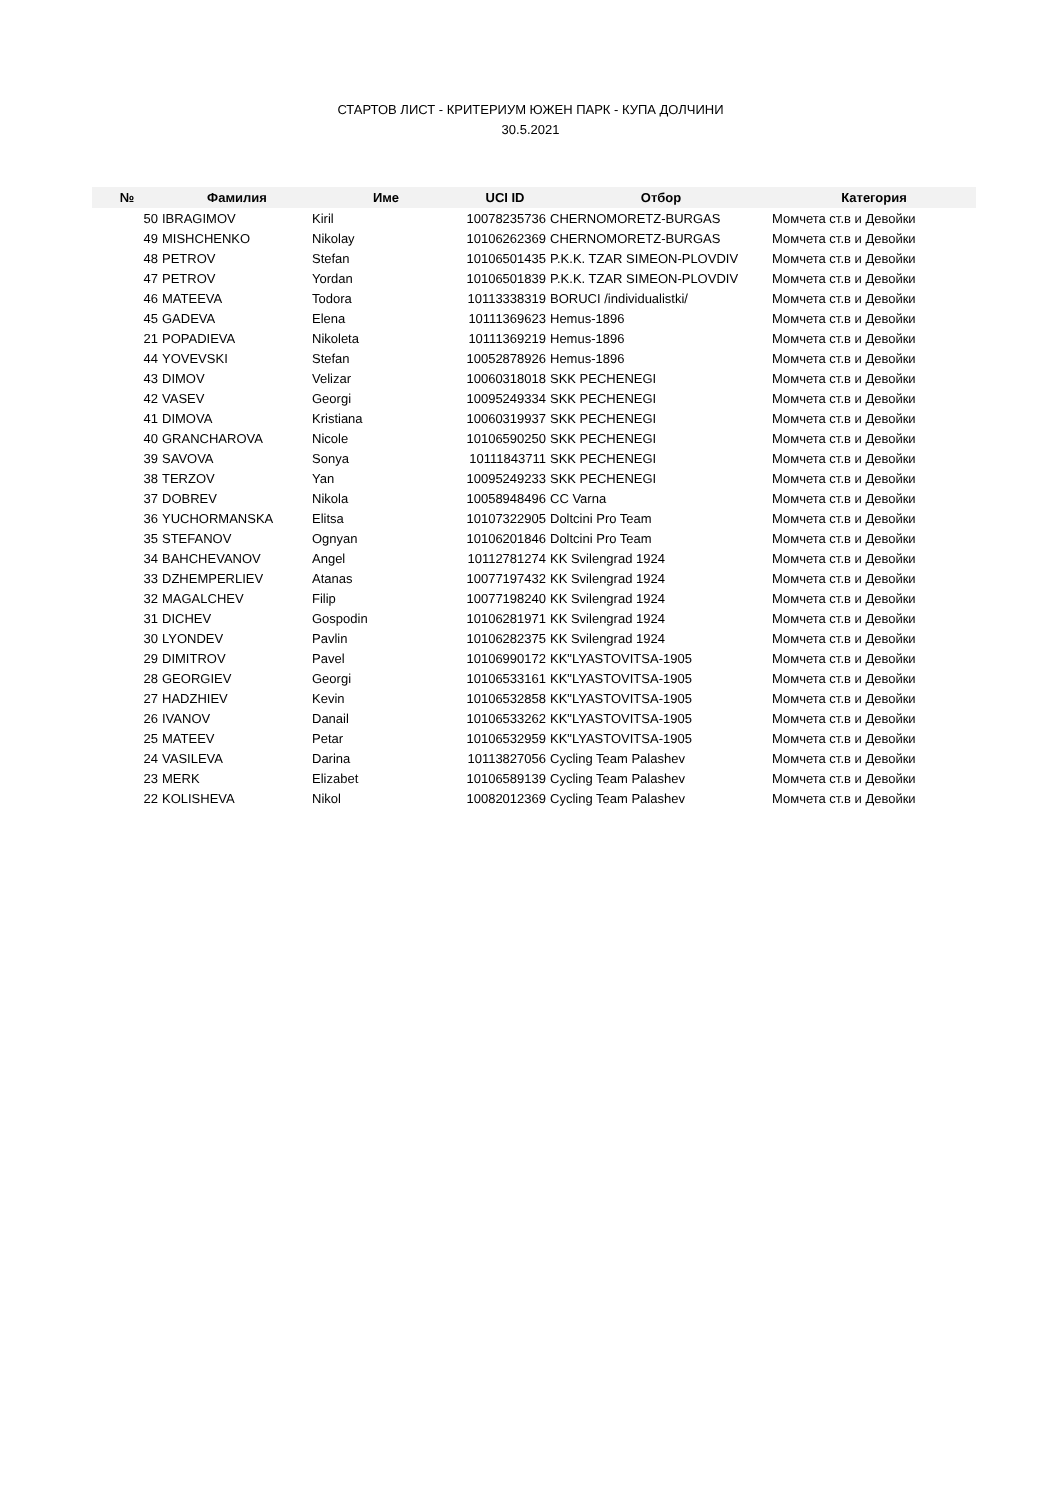СТАРТОВ ЛИСТ - КРИТЕРИУМ ЮЖЕН ПАРК - КУПА ДОЛЧИНИ
30.5.2021
| № | Фамилия | Име | UCI ID | Отбор | Категория |
| --- | --- | --- | --- | --- | --- |
| 50 | IBRAGIMOV | Kiril | 10078235736 | CHERNOMORETZ-BURGAS | Момчета ст.в и Девойки |
| 49 | MISHCHENKO | Nikolay | 10106262369 | CHERNOMORETZ-BURGAS | Момчета ст.в и Девойки |
| 48 | PETROV | Stefan | 10106501435 | P.K.K. TZAR SIMEON-PLOVDIV | Момчета ст.в и Девойки |
| 47 | PETROV | Yordan | 10106501839 | P.K.K. TZAR SIMEON-PLOVDIV | Момчета ст.в и Девойки |
| 46 | MATEEVA | Todora | 10113338319 | BORUCI /individualistki/ | Момчета ст.в и Девойки |
| 45 | GADEVA | Elena | 10111369623 | Hemus-1896 | Момчета ст.в и Девойки |
| 21 | POPADIEVA | Nikoleta | 10111369219 | Hemus-1896 | Момчета ст.в и Девойки |
| 44 | YOVEVSKI | Stefan | 10052878926 | Hemus-1896 | Момчета ст.в и Девойки |
| 43 | DIMOV | Velizar | 10060318018 | SKK PECHENEGI | Момчета ст.в и Девойки |
| 42 | VASEV | Georgi | 10095249334 | SKK PECHENEGI | Момчета ст.в и Девойки |
| 41 | DIMOVA | Kristiana | 10060319937 | SKK PECHENEGI | Момчета ст.в и Девойки |
| 40 | GRANCHAROVA | Nicole | 10106590250 | SKK PECHENEGI | Момчета ст.в и Девойки |
| 39 | SAVOVA | Sonya | 10111843711 | SKK PECHENEGI | Момчета ст.в и Девойки |
| 38 | TERZOV | Yan | 10095249233 | SKK PECHENEGI | Момчета ст.в и Девойки |
| 37 | DOBREV | Nikola | 10058948496 | CC Varna | Момчета ст.в и Девойки |
| 36 | YUCHORMANSKA | Elitsa | 10107322905 | Doltcini Pro Team | Момчета ст.в и Девойки |
| 35 | STEFANOV | Ognyan | 10106201846 | Doltcini Pro Team | Момчета ст.в и Девойки |
| 34 | BAHCHEVANOV | Angel | 10112781274 | KK Svilengrad 1924 | Момчета ст.в и Девойки |
| 33 | DZHEMPERLIEV | Atanas | 10077197432 | KK Svilengrad 1924 | Момчета ст.в и Девойки |
| 32 | MAGALCHEV | Filip | 10077198240 | KK Svilengrad 1924 | Момчета ст.в и Девойки |
| 31 | DICHEV | Gospodin | 10106281971 | KK Svilengrad 1924 | Момчета ст.в и Девойки |
| 30 | LYONDEV | Pavlin | 10106282375 | KK Svilengrad 1924 | Момчета ст.в и Девойки |
| 29 | DIMITROV | Pavel | 10106990172 | KK"LYASTOVITSA-1905 | Момчета ст.в и Девойки |
| 28 | GEORGIEV | Georgi | 10106533161 | KK"LYASTOVITSA-1905 | Момчета ст.в и Девойки |
| 27 | HADZHIEV | Kevin | 10106532858 | KK"LYASTOVITSA-1905 | Момчета ст.в и Девойки |
| 26 | IVANOV | Danail | 10106533262 | KK"LYASTOVITSA-1905 | Момчета ст.в и Девойки |
| 25 | MATEEV | Petar | 10106532959 | KK"LYASTOVITSA-1905 | Момчета ст.в и Девойки |
| 24 | VASILEVA | Darina | 10113827056 | Cycling Team Palashev | Момчета ст.в и Девойки |
| 23 | MERK | Elizabet | 10106589139 | Cycling Team Palashev | Момчета ст.в и Девойки |
| 22 | KOLISHEVA | Nikol | 10082012369 | Cycling Team Palashev | Момчета ст.в и Девойки |